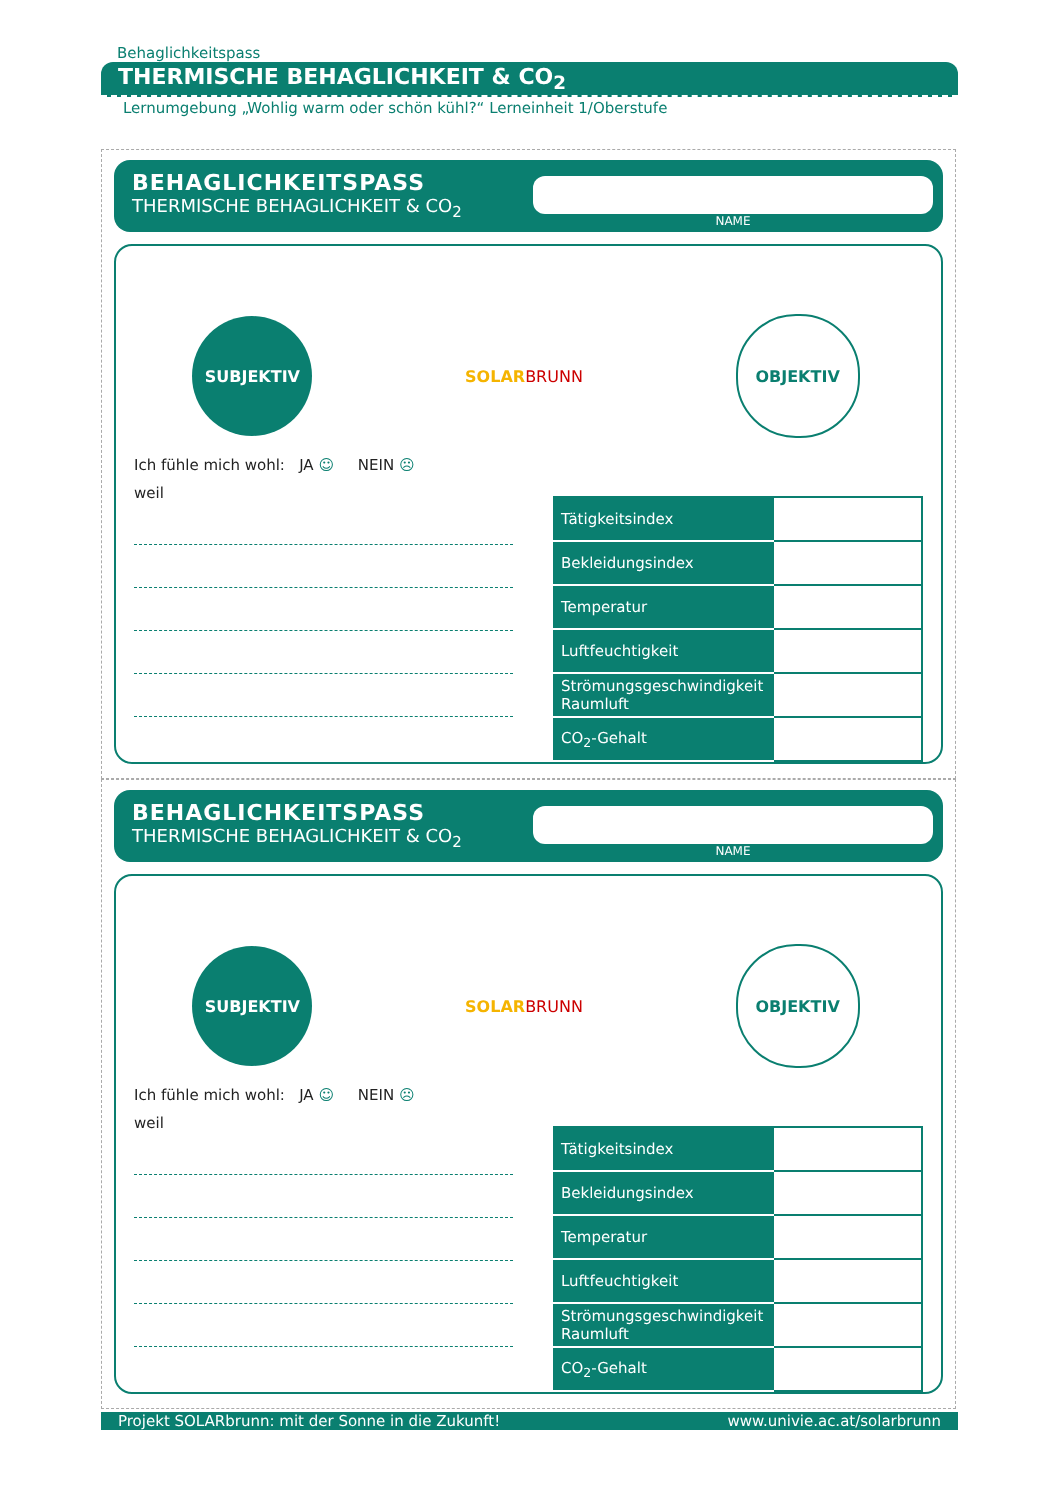Behaglichkeitspass
THERMISCHE BEHAGLICHKEIT & CO<sub>2</sub>
Lernumgebung „Wohlig warm oder schön kühl?“ Lerneinheit 1/Oberstufe
BEHAGLICHKEITSPASS
THERMISCHE BEHAGLICHKEIT & CO<sub>2</sub>
NAME
SUBJEKTIV
SOLARBRUNN
OBJEKTIV
Ich fühle mich wohl: JA ☺ NEIN ☹
weil
| Tätigkeitsindex | |
| Bekleidungsindex | |
| Temperatur | |
| Luftfeuchtigkeit | |
| Strömungsgeschwindigkeit Raumluft | |
| CO<sub>2</sub>-Gehalt | |
BEHAGLICHKEITSPASS
THERMISCHE BEHAGLICHKEIT & CO<sub>2</sub>
NAME
SUBJEKTIV
SOLARBRUNN
OBJEKTIV
Ich fühle mich wohl: JA ☺ NEIN ☹
weil
| Tätigkeitsindex | |
| Bekleidungsindex | |
| Temperatur | |
| Luftfeuchtigkeit | |
| Strömungsgeschwindigkeit Raumluft | |
| CO<sub>2</sub>-Gehalt | |
Projekt SOLARbrunn: mit der Sonne in die Zukunft! www.univie.ac.at/solarbrunn